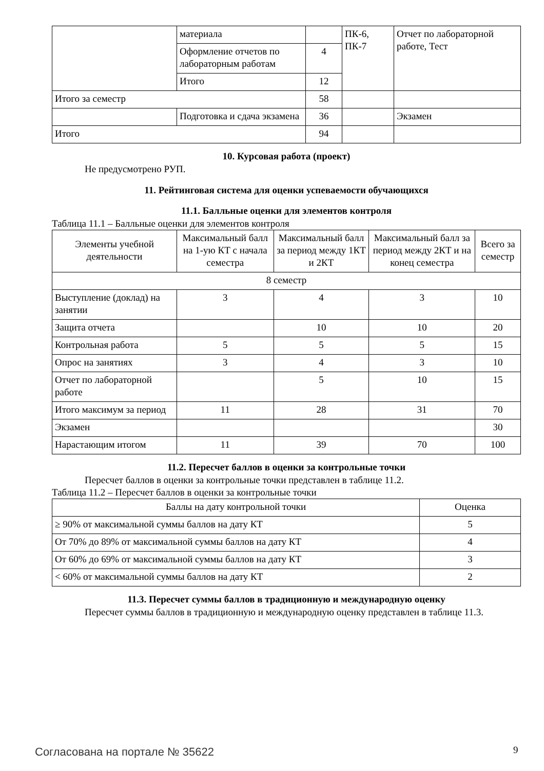| | материала | | ПК-6, ПК-7 | Отчет по лабораторной работе, Тест |
| | Оформление отчетов по лабораторным работам | 4 | | |
| | Итого | 12 | | |
| Итого за семестр | | 58 | | |
| | Подготовка и сдача экзамена | 36 | | Экзамен |
| Итого | | 94 | | |
10. Курсовая работа (проект)
Не предусмотрено РУП.
11. Рейтинговая система для оценки успеваемости обучающихся
11.1. Балльные оценки для элементов контроля
Таблица 11.1 – Балльные оценки для элементов контроля
| Элементы учебной деятельности | Максимальный балл на 1-ую КТ с начала семестра | Максимальный балл за период между 1КТ и 2КТ | Максимальный балл за период между 2КТ и на конец семестра | Всего за семестр |
| 8 семестр | | | | |
| Выступление (доклад) на занятии | 3 | 4 | 3 | 10 |
| Защита отчета | | 10 | 10 | 20 |
| Контрольная работа | 5 | 5 | 5 | 15 |
| Опрос на занятиях | 3 | 4 | 3 | 10 |
| Отчет по лабораторной работе | | 5 | 10 | 15 |
| Итого максимум за период | 11 | 28 | 31 | 70 |
| Экзамен | | | | 30 |
| Нарастающим итогом | 11 | 39 | 70 | 100 |
11.2. Пересчет баллов в оценки за контрольные точки
Пересчет баллов в оценки за контрольные точки представлен в таблице 11.2.
Таблица 11.2 – Пересчет баллов в оценки за контрольные точки
| Баллы на дату контрольной точки | Оценка |
| ≥ 90% от максимальной суммы баллов на дату КТ | 5 |
| От 70% до 89% от максимальной суммы баллов на дату КТ | 4 |
| От 60% до 69% от максимальной суммы баллов на дату КТ | 3 |
| < 60% от максимальной суммы баллов на дату КТ | 2 |
11.3. Пересчет суммы баллов в традиционную и международную оценку
Пересчет суммы баллов в традиционную и международную оценку представлен в таблице 11.3.
Согласована на портале № 35622 9